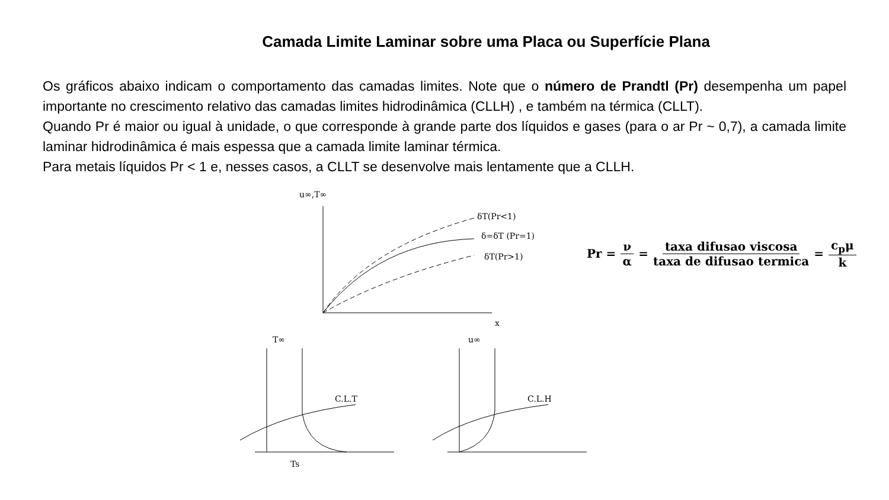Camada Limite Laminar sobre uma Placa ou Superfície Plana
Os gráficos abaixo indicam o comportamento das camadas limites. Note que o número de Prandtl (Pr) desempenha um papel importante no crescimento relativo das camadas limites hidrodinâmica (CLLH) , e também na térmica (CLLT).
Quando Pr é maior ou igual à unidade, o que corresponde à grande parte dos líquidos e gases (para o ar Pr ~ 0,7), a camada limite laminar hidrodinâmica é mais espessa que a camada limite laminar térmica.
Para metais líquidos Pr < 1 e, nesses casos, a CLLT se desenvolve mais lentamente que a CLLH.
u∞,T∞
δT(Pr<1)
δ=δT (Pr=1)
δT(Pr>1)
x
T∞
C.L.T
Ts
u∞
C.L.H
Pr = ν α = taxa difusao viscosa taxa de difusao termica = c<sub>p</sub>μ k